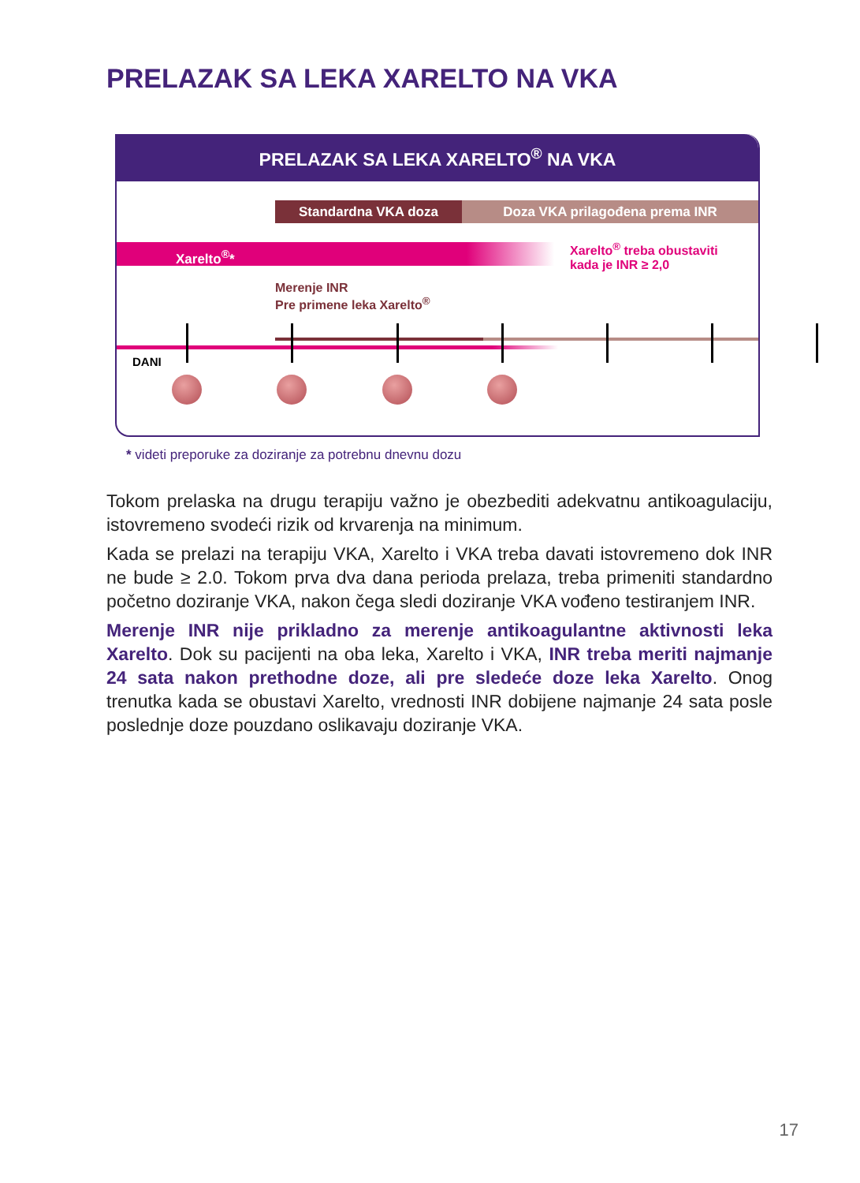PRELAZAK SA LEKA XARELTO NA VKA
PRELAZAK SA LEKA XARELTO<sup>®</sup> NA VKA
Standardna VKA doza Doza VKA prilagođena prema INR
Xarelto<sup>®</sup>*
Xarelto<sup>®</sup> treba obustaviti
kada je INR ≥ 2,0
Merenje INR
Pre primene leka Xarelto<sup>®</sup>
DANI
* videti preporuke za doziranje za potrebnu dnevnu dozu
Tokom prelaska na drugu terapiju važno je obezbediti adekvatnu antikoagulaciju, istovremeno svodeći rizik od krvarenja na minimum.
Kada se prelazi na terapiju VKA, Xarelto i VKA treba davati istovremeno dok INR ne bude ≥ 2.0. Tokom prva dva dana perioda prelaza, treba primeniti standardno početno doziranje VKA, nakon čega sledi doziranje VKA vođeno testiranjem INR.
Merenje INR nije prikladno za merenje antikoagulantne aktivnosti leka Xarelto. Dok su pacijenti na oba leka, Xarelto i VKA, INR treba meriti najmanje 24 sata nakon prethodne doze, ali pre sledeće doze leka Xarelto. Onog trenutka kada se obustavi Xarelto, vrednosti INR dobijene najmanje 24 sata posle poslednje doze pouzdano oslikavaju doziranje VKA.
17